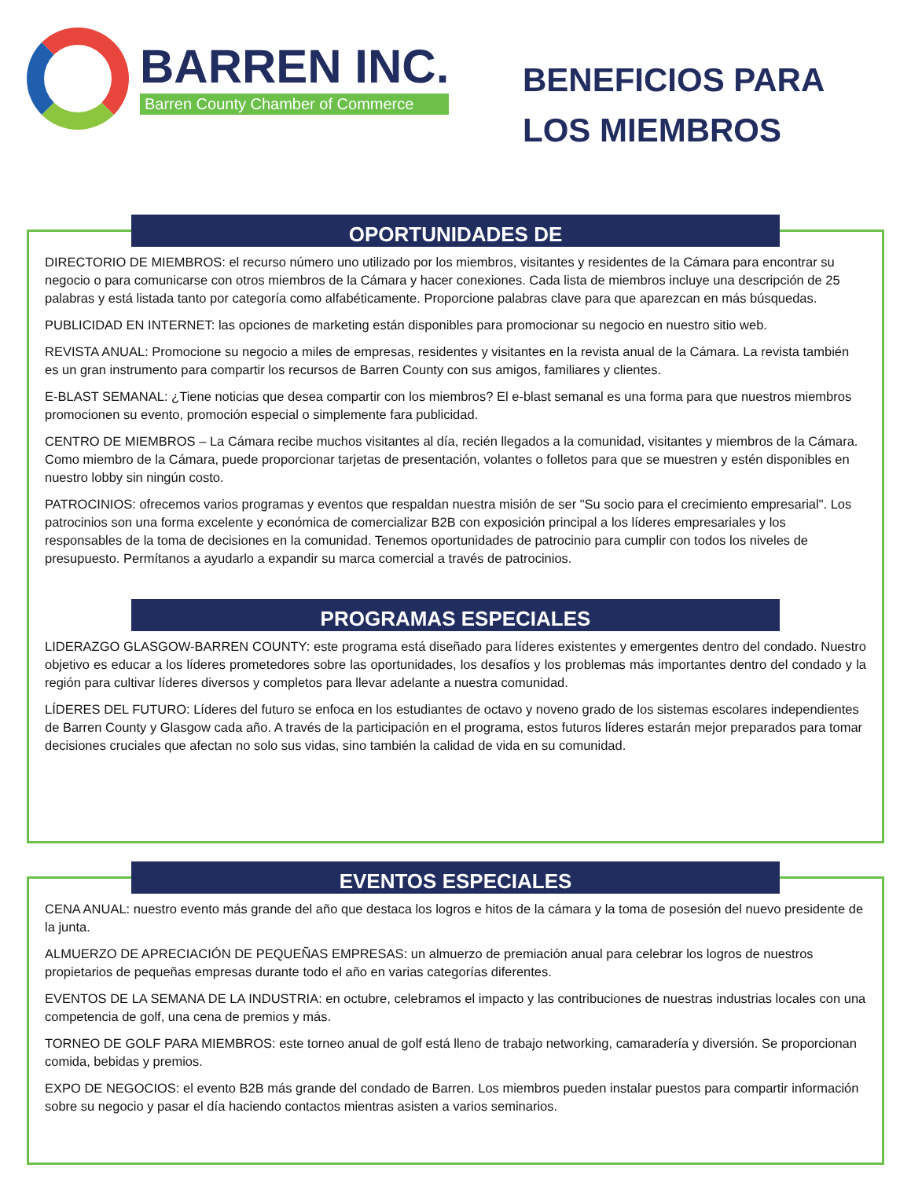BARREN INC.
Barren County Chamber of Commerce
BENEFICIOS PARA LOS MIEMBROS
OPORTUNIDADES DE
DIRECTORIO DE MIEMBROS: el recurso número uno utilizado por los miembros, visitantes y residentes de la Cámara para encontrar su negocio o para comunicarse con otros miembros de la Cámara y hacer conexiones. Cada lista de miembros incluye una descripción de 25 palabras y está listada tanto por categoría como alfabéticamente. Proporcione palabras clave para que aparezcan en más búsquedas.
PUBLICIDAD EN INTERNET: las opciones de marketing están disponibles para promocionar su negocio en nuestro sitio web.
REVISTA ANUAL: Promocione su negocio a miles de empresas, residentes y visitantes en la revista anual de la Cámara. La revista también es un gran instrumento para compartir los recursos de Barren County con sus amigos, familiares y clientes.
E-BLAST SEMANAL: ¿Tiene noticias que desea compartir con los miembros? El e-blast semanal es una forma para que nuestros miembros promocionen su evento, promoción especial o simplemente fara publicidad.
CENTRO DE MIEMBROS – La Cámara recibe muchos visitantes al día, recién llegados a la comunidad, visitantes y miembros de la Cámara. Como miembro de la Cámara, puede proporcionar tarjetas de presentación, volantes o folletos para que se muestren y estén disponibles en nuestro lobby sin ningún costo.
PATROCINIOS: ofrecemos varios programas y eventos que respaldan nuestra misión de ser "Su socio para el crecimiento empresarial". Los patrocinios son una forma excelente y económica de comercializar B2B con exposición principal a los líderes empresariales y los responsables de la toma de decisiones en la comunidad. Tenemos oportunidades de patrocinio para cumplir con todos los niveles de presupuesto. Permítanos a ayudarlo a expandir su marca comercial a través de patrocinios.
PROGRAMAS ESPECIALES
LIDERAZGO GLASGOW-BARREN COUNTY: este programa está diseñado para líderes existentes y emergentes dentro del condado. Nuestro objetivo es educar a los líderes prometedores sobre las oportunidades, los desafíos y los problemas más importantes dentro del condado y la región para cultivar líderes diversos y completos para llevar adelante a nuestra comunidad.
LÍDERES DEL FUTURO: Líderes del futuro se enfoca en los estudiantes de octavo y noveno grado de los sistemas escolares independientes de Barren County y Glasgow cada año. A través de la participación en el programa, estos futuros líderes estarán mejor preparados para tomar decisiones cruciales que afectan no solo sus vidas, sino también la calidad de vida en su comunidad.
EVENTOS ESPECIALES
CENA ANUAL: nuestro evento más grande del año que destaca los logros e hitos de la cámara y la toma de posesión del nuevo presidente de la junta.
ALMUERZO DE APRECIACIÓN DE PEQUEÑAS EMPRESAS: un almuerzo de premiación anual para celebrar los logros de nuestros propietarios de pequeñas empresas durante todo el año en varias categorías diferentes.
EVENTOS DE LA SEMANA DE LA INDUSTRIA: en octubre, celebramos el impacto y las contribuciones de nuestras industrias locales con una competencia de golf, una cena de premios y más.
TORNEO DE GOLF PARA MIEMBROS: este torneo anual de golf está lleno de trabajo networking, camaradería y diversión. Se proporcionan comida, bebidas y premios.
EXPO DE NEGOCIOS: el evento B2B más grande del condado de Barren. Los miembros pueden instalar puestos para compartir información sobre su negocio y pasar el día haciendo contactos mientras asisten a varios seminarios.